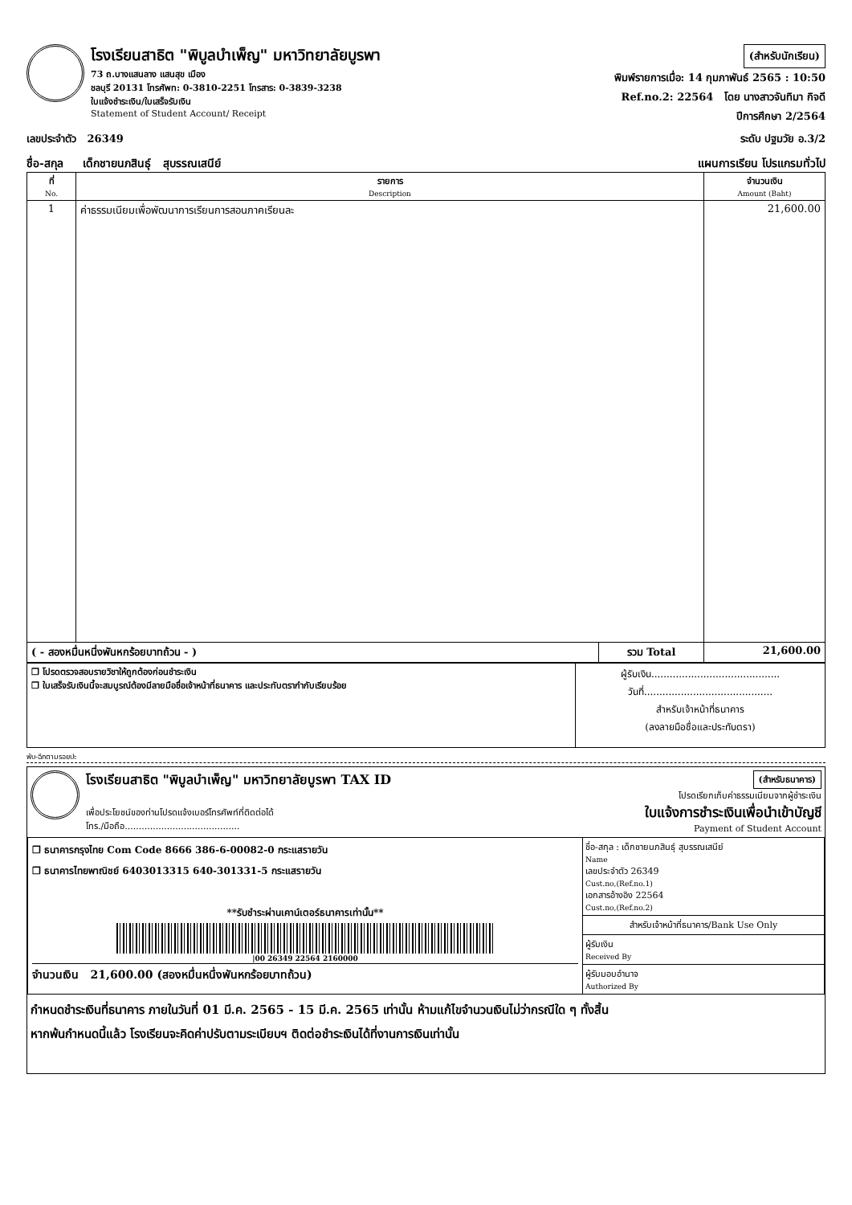โรงเรียนสาธิต "พิบูลบำเพ็ญ" มหาวิทยาลัยบูรพา
73 ถ.บางแสนลาง แสนสุข เมือง
ชลบุรี 20131 โทรศัพท: 0-3810-2251 โทรสาร: 0-3839-3238
ใบแจ้งชำระเงิน/ใบเสร็จรับเงิน
Statement of Student Account/ Receipt
(สำหรับนักเรียน)
พิมพ์รายการเมื่อ: 14 กุมภาพันธ์ 2565 : 10:50
Ref.no.2: 22564 โดย นางสาวจันทิมา กิจดี
ปีการศึกษา 2/2564
เลขประจำตัว 26349 ระดับ ปฐมวัย อ.3/2
ชื่อ-สกุล เด็กชายนภสินธุ์ สุบรรณเสนีย์ แผนการเรียน โปรแกรมทั่วไป
| ที่ No. | รายการ Description | | จำนวนเงิน Amount (Baht) |
| --- | --- | --- | --- |
| 1 | ค่าธรรมเนียมเพื่อพัฒนาการเรียนการสอนภาคเรียนละ | | 21,600.00 |
| ( - สองหมื่นหนึ่งพันหกร้อยบาทถ้วน - ) | | รวม Total | 21,600.00 |
| ❒ โปรดตรวจสอบรายวิชาให้ถูกต้องก่อนชำระเงิน ❒ ใบเสร็จรับเงินนี้จะสมบูรณ์ต้องมีลายมือชื่อเจ้าหน้าที่ธนาคาร และประทับตรากำกับเรียบร้อย | ผู้รับเงิน.......................................... วันที่.......................................... สำหรับเจ้าหน้าที่ธนาคาร (ลงลายมือชื่อและประทับตรา) |
พับ-ฉีกตามรอยปะ
โรงเรียนสาธิต "พิบูลบำเพ็ญ" มหาวิทยาลัยบูรพา TAX ID
เพื่อประโยชน์ของท่านโปรดแจ้งเบอร์โทรศัพท์ที่ติดต่อได้
โทร./มือถือ.........................................
(สำหรับธนาคาร)
โปรดเรียกเก็บค่าธรรมเนียมจากผู้ชำระเงิน
ใบแจ้งการชำระเงินเพื่อนำเข้าบัญชี
Payment of Student Account
| ❒ ธนาคารกรุงไทย Com Code 8666 386-6-00082-0 กระแสรายวัน ❒ ธนาคารไทยพาณิชย์ 6403013315 640-301331-5 กระแสรายวัน **รับชำระผ่านเคาน์เตอร์ธนาคารเท่านั้น** /00 26349 22564 2160000 จำนวนเงิน 21,600.00 (สองหมื่นหนึ่งพันหกร้อยบาทถ้วน) | ชื่อ-สกุล : เด็กชายนภสินธุ์ สุบรรณเสนีย์ Name เลขประจำตัว 26349 Cust.no,(Ref.no.1) เอกสารอ้างอิง 22564 Cust.no,(Ref.no.2) สำหรับเจ้าหน้าที่ธนาคาร/Bank Use Only ผู้รับเงิน Received By ผู้รับมอบอำนาจ Authorized By |
กำหนดชำระเงินที่ธนาคาร ภายในวันที่ 01 มี.ค. 2565 - 15 มี.ค. 2565 เท่านั้น ห้ามแก้ไขจำนวนเงินไม่ว่ากรณีใด ๆ ทั้งสิ้น
หากพ้นกำหนดนี้แล้ว โรงเรียนจะคิดค่าปรับตามระเบียบฯ ติดต่อชำระเงินได้ที่งานการเงินเท่านั้น